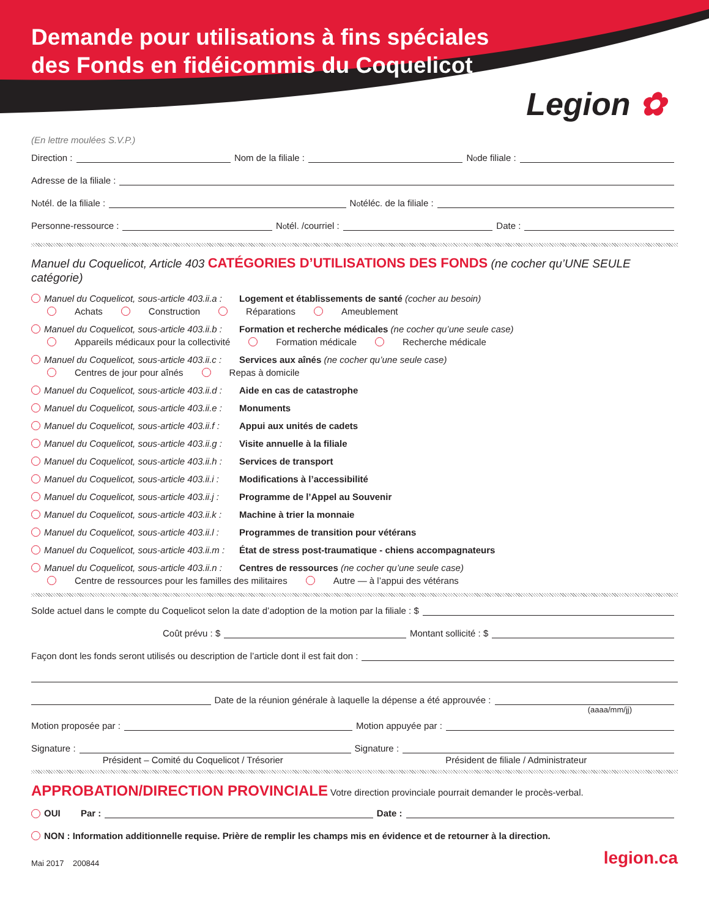Demande pour utilisations à fins spéciales
des Fonds en fidéicommis du Coquelicot
Legion ✿
(En lettre moulées S.V.P.)
Direction : Nom de la filiale : N<sup>o</sup> de filiale :
Adresse de la filiale :
N<sup>o</sup> tél. de la filiale : N<sup>o</sup> téléc. de la filiale :
Personne-ressource : N<sup>o</sup> tél. /courriel : Date :
Manuel du Coquelicot, Article 403 CATÉGORIES D’UTILISATIONS DES FONDS (ne cocher qu’UNE SEULE catégorie)
Manuel du Coquelicot, sous-article 403.ii.a : Logement et établissements de santé (cocher au besoin)
Achats Construction Réparations Ameublement
Manuel du Coquelicot, sous-article 403.ii.b : Formation et recherche médicales (ne cocher qu’une seule case)
Appareils médicaux pour la collectivité Formation médicale Recherche médicale
Manuel du Coquelicot, sous-article 403.ii.c : Services aux aînés (ne cocher qu’une seule case)
Centres de jour pour aînés Repas à domicile
Manuel du Coquelicot, sous-article 403.ii.d : Aide en cas de catastrophe
Manuel du Coquelicot, sous-article 403.ii.e : Monuments
Manuel du Coquelicot, sous-article 403.ii.f : Appui aux unités de cadets
Manuel du Coquelicot, sous-article 403.ii.g : Visite annuelle à la filiale
Manuel du Coquelicot, sous-article 403.ii.h : Services de transport
Manuel du Coquelicot, sous-article 403.ii.i : Modifications à l’accessibilité
Manuel du Coquelicot, sous-article 403.ii.j : Programme de l’Appel au Souvenir
Manuel du Coquelicot, sous-article 403.ii.k : Machine à trier la monnaie
Manuel du Coquelicot, sous-article 403.ii.l : Programmes de transition pour vétérans
Manuel du Coquelicot, sous-article 403.ii.m : État de stress post-traumatique - chiens accompagnateurs
Manuel du Coquelicot, sous-article 403.ii.n : Centres de ressources (ne cocher qu’une seule case)
Centre de ressources pour les familles des militaires Autre — à l’appui des vétérans
Solde actuel dans le compte du Coquelicot selon la date d’adoption de la motion par la filiale : $
Coût prévu : $ Montant sollicité : $
Façon dont les fonds seront utilisés ou description de l’article dont il est fait don :
Date de la réunion générale à laquelle la dépense a été approuvée :
(aaaa/mm/jj)
Motion proposée par : Motion appuyée par :
Signature : Signature :
Président – Comité du Coquelicot / Trésorier Président de filiale / Administrateur
APPROBATION/DIRECTION PROVINCIALE Votre direction provinciale pourrait demander le procès-verbal.
OUI Par : Date :
NON : Information additionnelle requise. Prière de remplir les champs mis en évidence et de retourner à la direction.
Mai 2017 200844 legion.ca